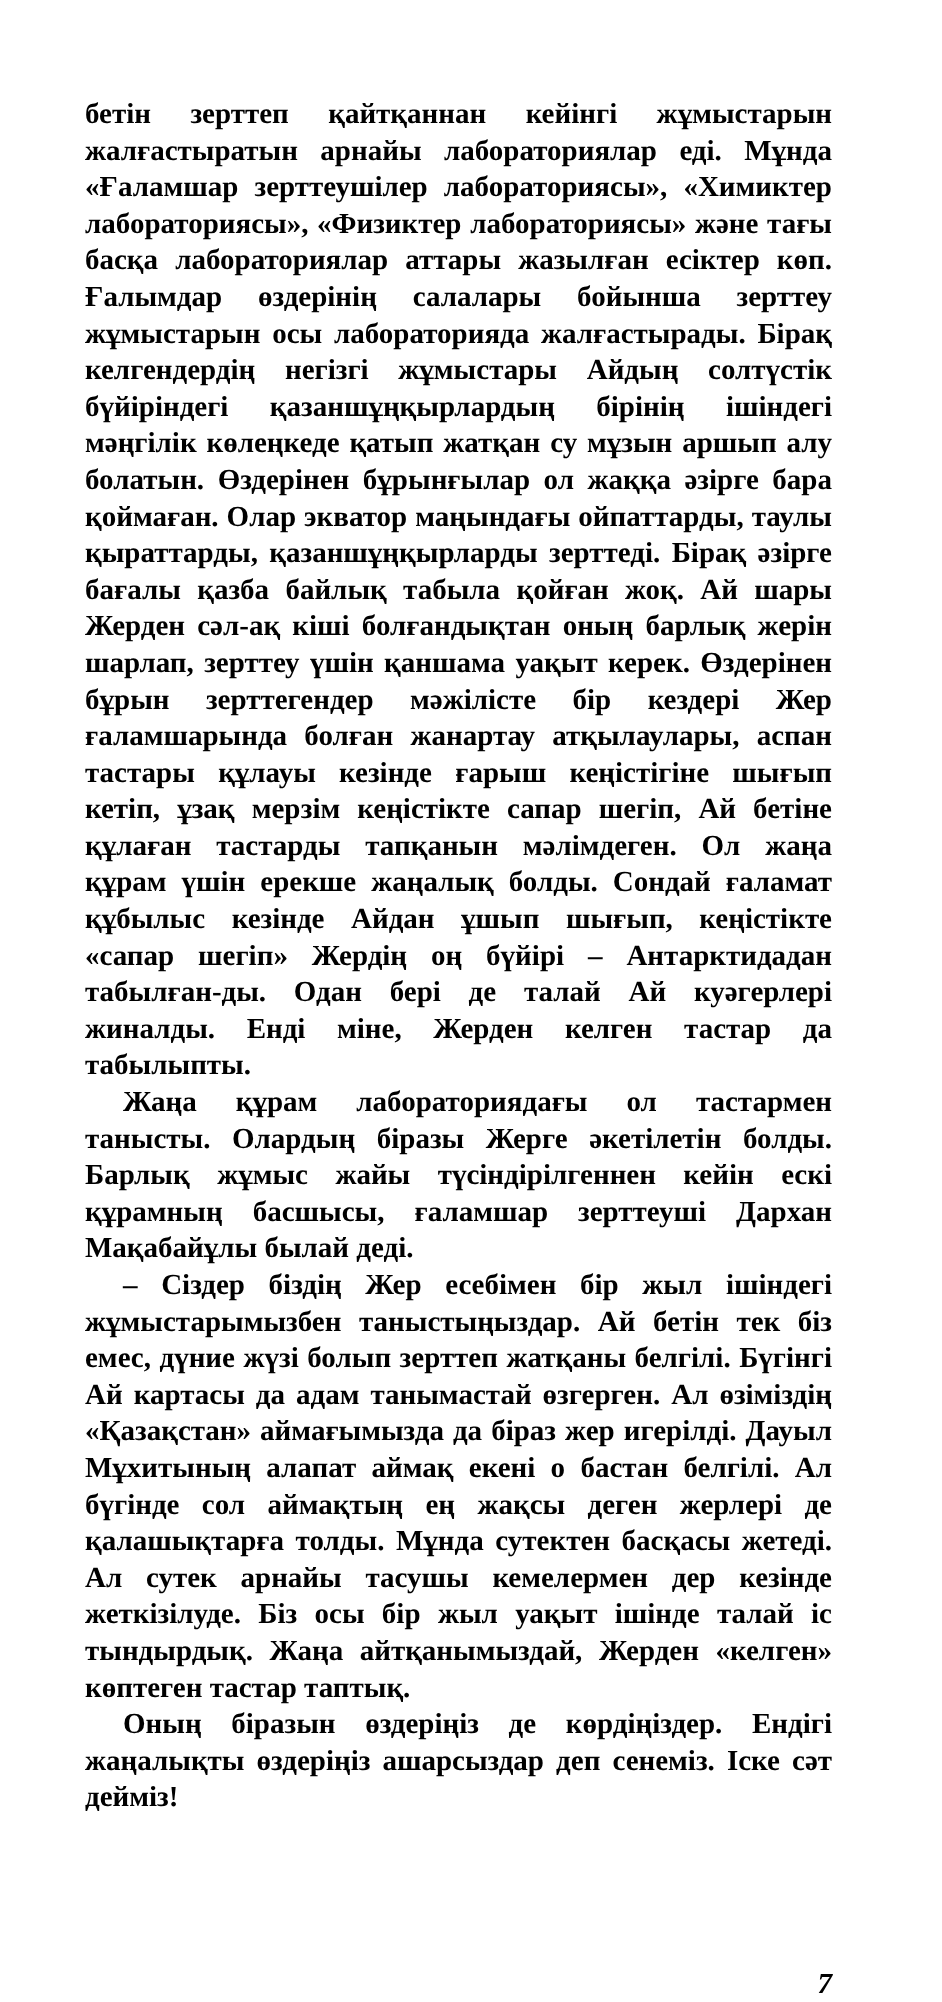бетін зерттеп қайтқаннан кейінгі жұмыстарын жалғастыратын арнайы лабораториялар еді. Мұнда «Ғаламшар зерттеушілер лабораториясы», «Химиктер лабораториясы», «Физиктер лабораториясы» және тағы басқа лабораториялар аттары жазылған есіктер көп. Ғалымдар өздерінің салалары бойынша зерттеу жұмыстарын осы лабораторияда жалғастырады. Бірақ келгендердің негізгі жұмыстары Айдың солтүстік бүйіріндегі қазаншұңқырлардың бірінің ішіндегі мәңгілік көлеңкеде қатып жатқан су мұзын аршып алу болатын. Өздерінен бұрынғылар ол жаққа әзірге бара қоймаған. Олар экватор маңындағы ойпаттарды, таулы қыраттарды, қазаншұңқырларды зерттеді. Бірақ әзірге бағалы қазба байлық табыла қойған жоқ. Ай шары Жерден сәл-ақ кіші болғандықтан оның барлық жерін шарлап, зерттеу үшін қаншама уақыт керек. Өздерінен бұрын зерттегендер мәжілісте бір кездері Жер ғаламшарында болған жанартау атқылаулары, аспан тастары құлауы кезінде ғарыш кеңістігіне шығып кетіп, ұзақ мерзім кеңістікте сапар шегіп, Ай бетіне құлаған тастарды тапқанын мәлімдеген. Ол жаңа құрам үшін ерекше жаңалық болды. Сондай ғаламат құбылыс кезінде Айдан ұшып шығып, кеңістікте «сапар шегіп» Жердің оң бүйірі – Антарктидадан табылған-ды. Одан бері де талай Ай куәгерлері жиналды. Енді міне, Жерден келген тастар да табылыпты.
Жаңа құрам лабораториядағы ол тастармен танысты. Олардың біразы Жерге әкетілетін болды. Барлық жұмыс жайы түсіндірілгеннен кейін ескі құрамның басшысы, ғаламшар зерттеуші Дархан Мақабайұлы былай деді.
– Сіздер біздің Жер есебімен бір жыл ішіндегі жұмыстарымызбен таныстыңыздар. Ай бетін тек біз емес, дүние жүзі болып зерттеп жатқаны белгілі. Бүгінгі Ай картасы да адам танымастай өзгерген. Ал өзіміздің «Қазақстан» аймағымызда да біраз жер игерілді. Дауыл Мұхитының алапат аймақ екені о бастан белгілі. Ал бүгінде сол аймақтың ең жақсы деген жерлері де қалашықтарға толды. Мұнда сутектен басқасы жетеді. Ал сутек арнайы тасушы кемелермен дер кезінде жеткізілуде. Біз осы бір жыл уақыт ішінде талай іс тындырдық. Жаңа айтқанымыздай, Жерден «келген» көптеген тастар таптық.
Оның біразын өздеріңіз де көрдіңіздер. Ендігі жаңалықты өздеріңіз ашарсыздар деп сенеміз. Іске сәт дейміз!
7